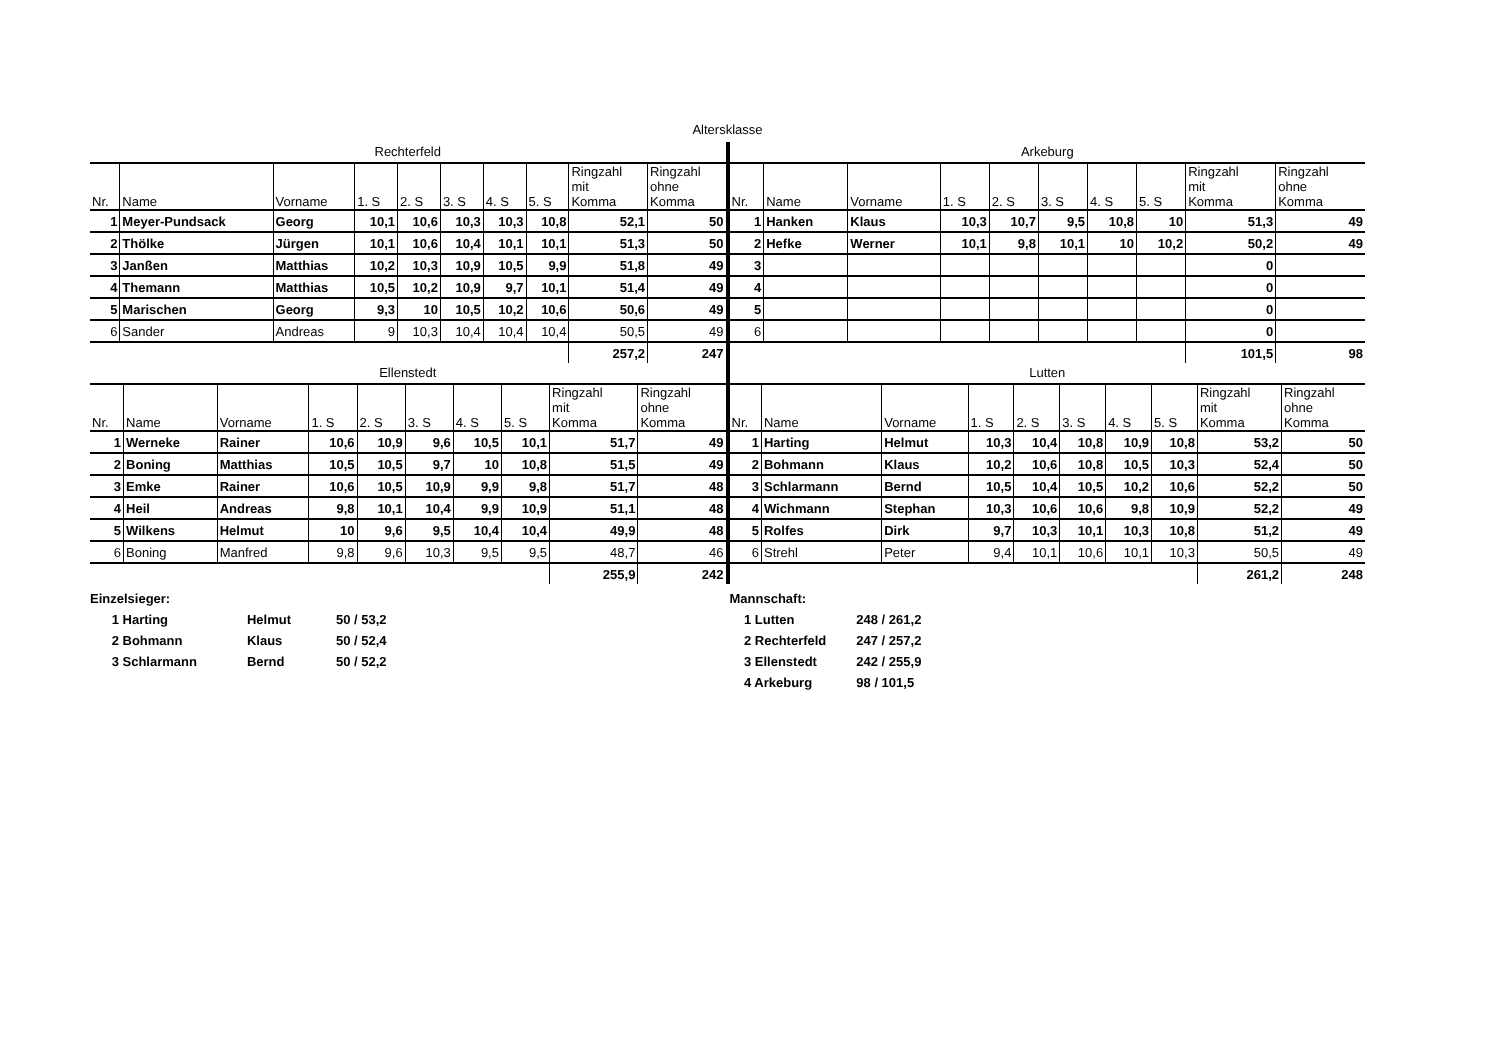Altersklasse
Rechterfeld
| Nr. | Name | Vorname | 1. S | 2. S | 3. S | 4. S | 5. S | Ringzahl mit Komma | Ringzahl ohne Komma |
| --- | --- | --- | --- | --- | --- | --- | --- | --- | --- |
| 1 | Meyer-Pundsack | Georg | 10,1 | 10,6 | 10,3 | 10,3 | 10,8 | 52,1 | 50 |
| 2 | Thölke | Jürgen | 10,1 | 10,6 | 10,4 | 10,1 | 10,1 | 51,3 | 50 |
| 3 | Janßen | Matthias | 10,2 | 10,3 | 10,9 | 10,5 | 9,9 | 51,8 | 49 |
| 4 | Themann | Matthias | 10,5 | 10,2 | 10,9 | 9,7 | 10,1 | 51,4 | 49 |
| 5 | Marischen | Georg | 9,3 | 10 | 10,5 | 10,2 | 10,6 | 50,6 | 49 |
| 6 | Sander | Andreas | 9 | 10,3 | 10,4 | 10,4 | 10,4 | 50,5 | 49 |
| | | | | | | | | 257,2 | 247 |
Ellenstedt
| Nr. | Name | Vorname | 1. S | 2. S | 3. S | 4. S | 5. S | Ringzahl mit Komma | Ringzahl ohne Komma |
| --- | --- | --- | --- | --- | --- | --- | --- | --- | --- |
| 1 | Werneke | Rainer | 10,6 | 10,9 | 9,6 | 10,5 | 10,1 | 51,7 | 49 |
| 2 | Boning | Matthias | 10,5 | 10,5 | 9,7 | 10 | 10,8 | 51,5 | 49 |
| 3 | Emke | Rainer | 10,6 | 10,5 | 10,9 | 9,9 | 9,8 | 51,7 | 48 |
| 4 | Heil | Andreas | 9,8 | 10,1 | 10,4 | 9,9 | 10,9 | 51,1 | 48 |
| 5 | Wilkens | Helmut | 10 | 9,6 | 9,5 | 10,4 | 10,4 | 49,9 | 48 |
| 6 | Boning | Manfred | 9,8 | 9,6 | 10,3 | 9,5 | 9,5 | 48,7 | 46 |
| | | | | | | | | 255,9 | 242 |
Arkeburg
| Nr. | Name | Vorname | 1. S | 2. S | 3. S | 4. S | 5. S | Ringzahl mit Komma | Ringzahl ohne Komma |
| --- | --- | --- | --- | --- | --- | --- | --- | --- | --- |
| 1 | Hanken | Klaus | 10,3 | 10,7 | 9,5 | 10,8 | 10 | 51,3 | 49 |
| 2 | Hefke | Werner | 10,1 | 9,8 | 10,1 | 10 | 10,2 | 50,2 | 49 |
| 3 | | | | | | | | 0 | |
| 4 | | | | | | | | 0 | |
| 5 | | | | | | | | 0 | |
| 6 | | | | | | | | 0 | |
| | | | | | | | | 101,5 | 98 |
Lutten
| Nr. | Name | Vorname | 1. S | 2. S | 3. S | 4. S | 5. S | Ringzahl mit Komma | Ringzahl ohne Komma |
| --- | --- | --- | --- | --- | --- | --- | --- | --- | --- |
| 1 | Harting | Helmut | 10,3 | 10,4 | 10,8 | 10,9 | 10,8 | 53,2 | 50 |
| 2 | Bohmann | Klaus | 10,2 | 10,6 | 10,8 | 10,5 | 10,3 | 52,4 | 50 |
| 3 | Schlarmann | Bernd | 10,5 | 10,4 | 10,5 | 10,2 | 10,6 | 52,2 | 50 |
| 4 | Wichmann | Stephan | 10,3 | 10,6 | 10,6 | 9,8 | 10,9 | 52,2 | 49 |
| 5 | Rolfes | Dirk | 9,7 | 10,3 | 10,1 | 10,3 | 10,8 | 51,2 | 49 |
| 6 | Strehl | Peter | 9,4 | 10,1 | 10,6 | 10,1 | 10,3 | 50,5 | 49 |
| | | | | | | | | 261,2 | 248 |
Einzelsieger:
1 Harting
2 Bohmann
3 Schlarmann
Helmut
Klaus
Bernd
50 / 53,2
50 / 52,4
50 / 52,2
Mannschaft:
1 Lutten
2 Rechterfeld
3 Ellenstedt
4 Arkeburg
248 / 261,2
247 / 257,2
242 / 255,9
98 / 101,5